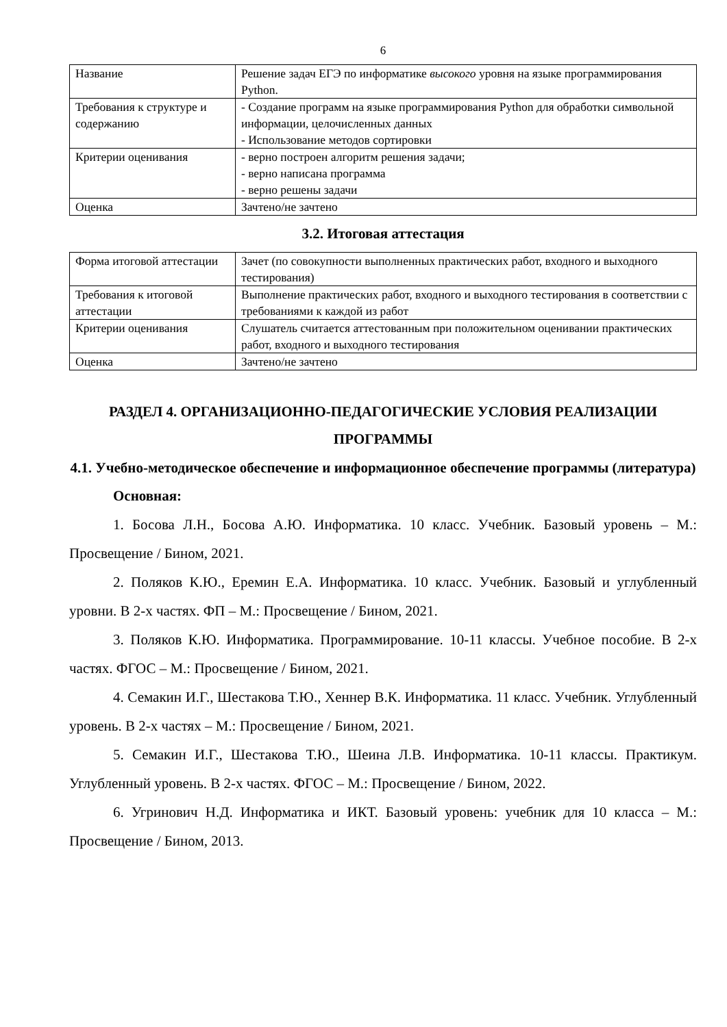6
| Название | Решение задач ЕГЭ по информатике высокого уровня на языке программирования Python. |
| Требования к структуре и содержанию | - Создание программ на языке программирования Python для обработки символьной информации, целочисленных данных - Использование методов сортировки |
| Критерии оценивания | - верно построен алгоритм решения задачи; - верно написана программа - верно решены задачи |
| Оценка | Зачтено/не зачтено |
3.2. Итоговая аттестация
| Форма итоговой аттестации | Зачет (по совокупности выполненных практических работ, входного и выходного тестирования) |
| Требования к итоговой аттестации | Выполнение практических работ, входного и выходного тестирования в соответствии с требованиями к каждой из работ |
| Критерии оценивания | Слушатель считается аттестованным при положительном оценивании практических работ, входного и выходного тестирования |
| Оценка | Зачтено/не зачтено |
РАЗДЕЛ 4. ОРГАНИЗАЦИОННО-ПЕДАГОГИЧЕСКИЕ УСЛОВИЯ РЕАЛИЗАЦИИ ПРОГРАММЫ
4.1. Учебно-методическое обеспечение и информационное обеспечение программы (литература)
Основная:
1. Босова Л.Н., Босова А.Ю. Информатика. 10 класс. Учебник. Базовый уровень – М.: Просвещение / Бином, 2021.
2. Поляков К.Ю., Еремин Е.А. Информатика. 10 класс. Учебник. Базовый и углубленный уровни. В 2-х частях. ФП – М.: Просвещение / Бином, 2021.
3. Поляков К.Ю. Информатика. Программирование. 10-11 классы. Учебное пособие. В 2-х частях. ФГОС – М.: Просвещение / Бином, 2021.
4. Семакин И.Г., Шестакова Т.Ю., Хеннер В.К. Информатика. 11 класс. Учебник. Углубленный уровень. В 2-х частях – М.: Просвещение / Бином, 2021.
5. Семакин И.Г., Шестакова Т.Ю., Шеина Л.В. Информатика. 10-11 классы. Практикум. Углубленный уровень. В 2-х частях. ФГОС – М.: Просвещение / Бином, 2022.
6. Угринович Н.Д. Информатика и ИКТ. Базовый уровень: учебник для 10 класса – М.: Просвещение / Бином, 2013.